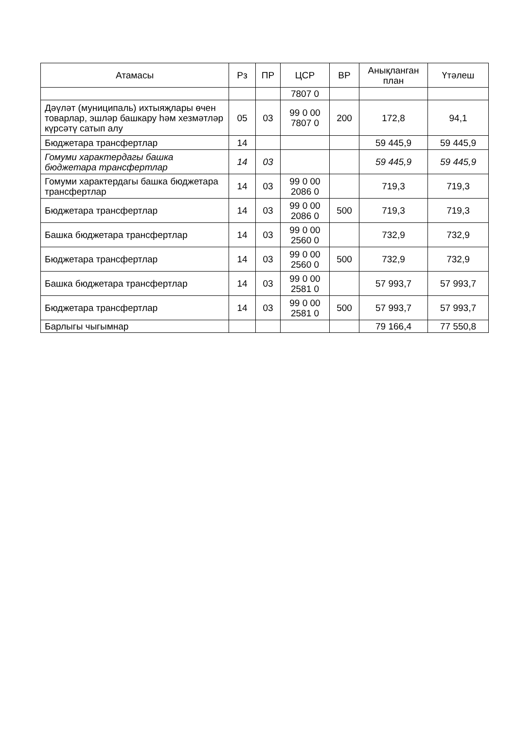| Атамасы | Рз | ПР | ЦСР | ВР | Анықланган план | Үтәлеш |
| --- | --- | --- | --- | --- | --- | --- |
| | | | 7807 0 | | | |
| Дәүләт (муниципаль) ихтыяҗлары өчен товарлар, эшләр башкару һәм хезмәтләр күрсәтү сатып алу | 05 | 03 | 99 0 00 7807 0 | 200 | 172,8 | 94,1 |
| Бюджетара трансфертлар | 14 | | | | 59 445,9 | 59 445,9 |
| Гомуми характердагы башка бюджетара трансфертлар | 14 | 03 | | | 59 445,9 | 59 445,9 |
| Гомуми характердагы башка бюджетара трансфертлар | 14 | 03 | 99 0 00 2086 0 | | 719,3 | 719,3 |
| Бюджетара трансфертлар | 14 | 03 | 99 0 00 2086 0 | 500 | 719,3 | 719,3 |
| Башка бюджетара трансфертлар | 14 | 03 | 99 0 00 2560 0 | | 732,9 | 732,9 |
| Бюджетара трансфертлар | 14 | 03 | 99 0 00 2560 0 | 500 | 732,9 | 732,9 |
| Башка бюджетара трансфертлар | 14 | 03 | 99 0 00 2581 0 | | 57 993,7 | 57 993,7 |
| Бюджетара трансфертлар | 14 | 03 | 99 0 00 2581 0 | 500 | 57 993,7 | 57 993,7 |
| Барлыгы чыгымнар | | | | | 79 166,4 | 77 550,8 |